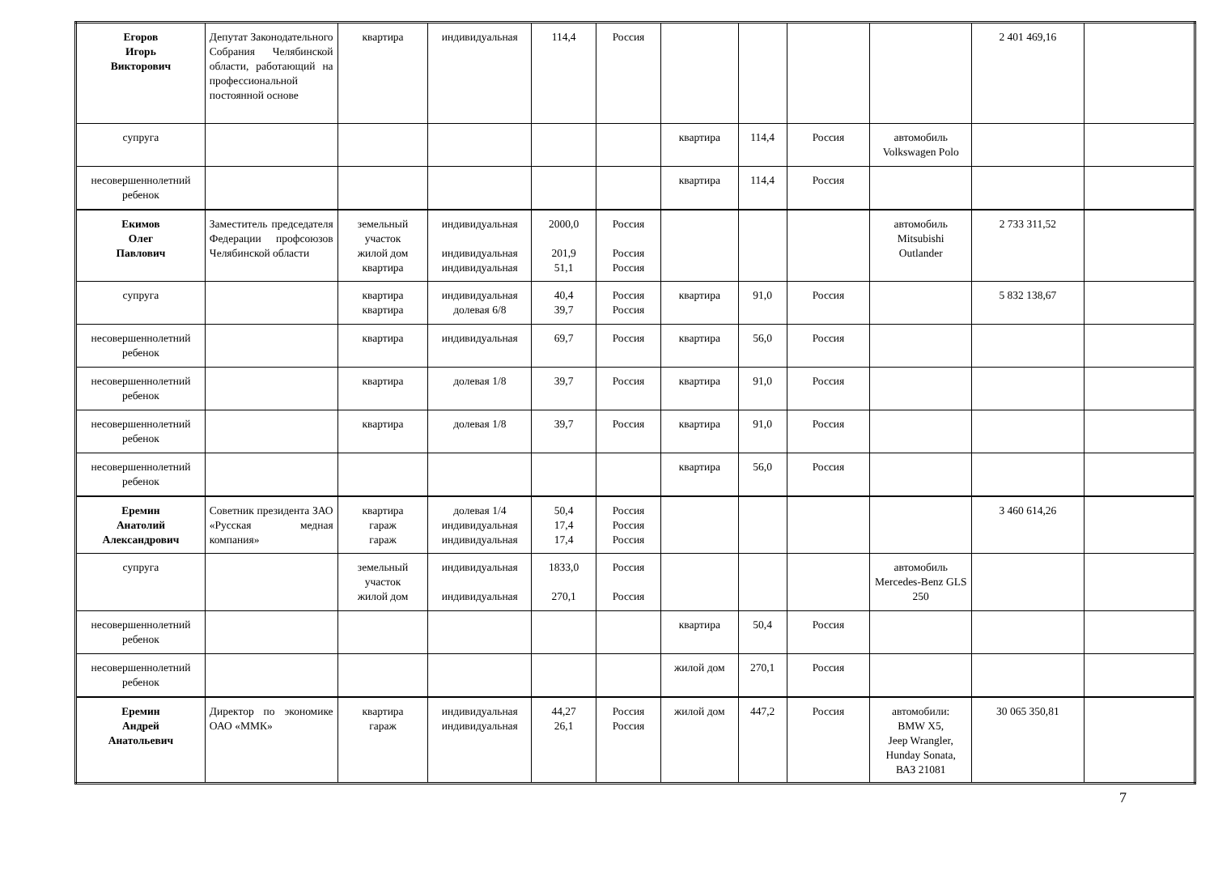| Егоров Игорь Викторович | Депутат Законодательного Собрания Челябинской области, работающий на профессиональной постоянной основе | квартира | индивидуальная | 114,4 | Россия | | | | | 2 401 469,16 | |
| супруга | | | | | | квартира | 114,4 | Россия | автомобиль Volkswagen Polo | | |
| несовершеннолетний ребенок | | | | | | квартира | 114,4 | Россия | | | |
| Екимов Олег Павлович | Заместитель председателя Федерации профсоюзов Челябинской области | земельный участок жилой дом квартира | индивидуальная индивидуальная индивидуальная | 2000,0 201,9 51,1 | Россия Россия Россия | | | | автомобиль Mitsubishi Outlander | 2 733 311,52 | |
| супруга | | квартира квартира | индивидуальная долевая 6/8 | 40,4 39,7 | Россия Россия | квартира | 91,0 | Россия | | 5 832 138,67 | |
| несовершеннолетний ребенок | | квартира | индивидуальная | 69,7 | Россия | квартира | 56,0 | Россия | | | |
| несовершеннолетний ребенок | | квартира | долевая 1/8 | 39,7 | Россия | квартира | 91,0 | Россия | | | |
| несовершеннолетний ребенок | | квартира | долевая 1/8 | 39,7 | Россия | квартира | 91,0 | Россия | | | |
| несовершеннолетний ребенок | | | | | | квартира | 56,0 | Россия | | | |
| Еремин Анатолий Александрович | Советник президента ЗАО «Русская медная компания» | квартира гараж гараж | долевая 1/4 индивидуальная индивидуальная | 50,4 17,4 17,4 | Россия Россия Россия | | | | | 3 460 614,26 | |
| супруга | | земельный участок жилой дом | индивидуальная индивидуальная | 1833,0 270,1 | Россия Россия | | | | автомобиль Mercedes-Benz GLS 250 | | |
| несовершеннолетний ребенок | | | | | | квартира | 50,4 | Россия | | | |
| несовершеннолетний ребенок | | | | | | жилой дом | 270,1 | Россия | | | |
| Еремин Андрей Анатольевич | Директор по экономике ОАО «ММК» | квартира гараж | индивидуальная индивидуальная | 44,27 26,1 | Россия Россия | жилой дом | 447,2 | Россия | автомобили: BMW X5, Jeep Wrangler, Hunday Sonata, ВАЗ 21081 | 30 065 350,81 | |
7